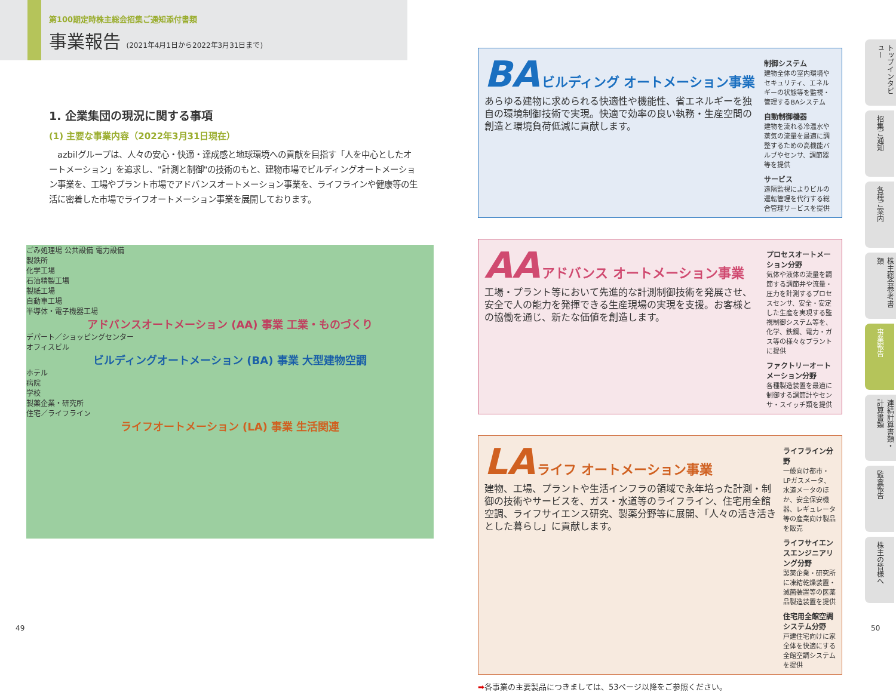第100期定時株主総会招集ご通知添付書類
事業報告 (2021年4月1日から2022年3月31日まで)
1. 企業集団の現況に関する事項
(1) 主要な事業内容（2022年3月31日現在）
　azbilグループは、人々の安心・快適・達成感と地球環境への貢献を目指す「人を中心としたオートメーション」を追求し、"計測と制御"の技術のもと、建物市場でビルディングオートメーション事業を、工場やプラント市場でアドバンスオートメーション事業を、ライフラインや健康等の生活に密着した市場でライフオートメーション事業を展開しております。
ごみ処理場 公共設備 電力設備
製鉄所
化学工場
石油精製工場
製紙工場
自動車工場
半導体・電子機器工場
アドバンスオートメーション (AA) 事業 工業・ものづくり
デパート／ショッピングセンター
オフィスビル
ビルディングオートメーション (BA) 事業 大型建物空調
ホテル
病院
学校
製薬企業・研究所
住宅／ライフライン
ライフオートメーション (LA) 事業 生活関連
BA ビルディング オートメーション事業
あらゆる建物に求められる快適性や機能性、省エネルギーを独自の環境制御技術で実現。快適で効率の良い執務・生産空間の創造と環境負荷低減に貢献します。
制御システム
建物全体の室内環境やセキュリティ、エネルギーの状態等を監視・管理するBAシステム
自動制御機器
建物を流れる冷温水や蒸気の流量を最適に調整するための高機能バルブやセンサ、調節器等を提供
サービス
遠隔監視によりビルの運転管理を代行する総合管理サービスを提供
AA アドバンス オートメーション事業
工場・プラント等において先進的な計測制御技術を発展させ、安全で人の能力を発揮できる生産現場の実現を支援。お客様との協働を通じ、新たな価値を創造します。
プロセスオートメーション分野
気体や液体の流量を調節する調節弁や流量・圧力を計測するプロセスセンサ、安全・安定した生産を実現する監視制御システム等を、化学、鉄鋼、電力・ガス等の様々なプラントに提供
ファクトリーオートメーション分野
各種製造装置を最適に制御する調節計やセンサ・スイッチ類を提供
LA ライフ オートメーション事業
建物、工場、プラントや生活インフラの領域で永年培った計測・制御の技術やサービスを、ガス・水道等のライフライン、住宅用全館空調、ライフサイエンス研究、製薬分野等に展開、「人々の活き活きとした暮らし」に貢献します。
ライフライン分野
一般向け都市・LPガスメータ、水道メータのほか、安全保安機器、レギュレータ等の産業向け製品を販売
ライフサイエンスエンジニアリング分野
製薬企業・研究所に凍結乾燥装置・滅菌装置等の医薬品製造装置を提供
住宅用全館空調システム分野
戸建住宅向けに家全体を快適にする全館空調システムを提供
➡各事業の主要製品につきましては、53ページ以降をご参照ください。
トップインタビュー
招集ご通知
各種ご案内
株主総会参考書類
事業報告
連結計算書類・計算書類
監査報告
株主の皆様へ
49 50